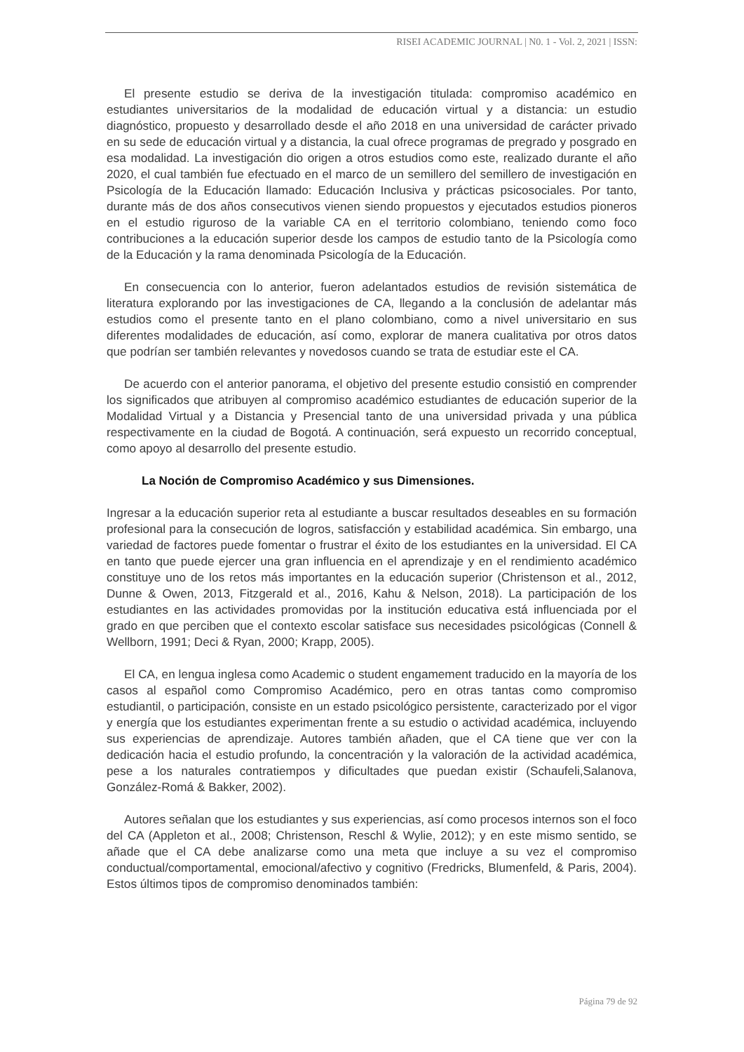RISEI ACADEMIC JOURNAL | N0. 1 - Vol. 2, 2021 | ISSN:
El presente estudio se deriva de la investigación titulada: compromiso académico en estudiantes universitarios de la modalidad de educación virtual y a distancia: un estudio diagnóstico, propuesto y desarrollado desde el año 2018 en una universidad de carácter privado en su sede de educación virtual y a distancia, la cual ofrece programas de pregrado y posgrado en esa modalidad. La investigación dio origen a otros estudios como este, realizado durante el año 2020, el cual también fue efectuado en el marco de un semillero del semillero de investigación en Psicología de la Educación llamado: Educación Inclusiva y prácticas psicosociales. Por tanto, durante más de dos años consecutivos vienen siendo propuestos y ejecutados estudios pioneros en el estudio riguroso de la variable CA en el territorio colombiano, teniendo como foco contribuciones a la educación superior desde los campos de estudio tanto de la Psicología como de la Educación y la rama denominada Psicología de la Educación.
En consecuencia con lo anterior, fueron adelantados estudios de revisión sistemática de literatura explorando por las investigaciones de CA, llegando a la conclusión de adelantar más estudios como el presente tanto en el plano colombiano, como a nivel universitario en sus diferentes modalidades de educación, así como, explorar de manera cualitativa por otros datos que podrían ser también relevantes y novedosos cuando se trata de estudiar este el CA.
De acuerdo con el anterior panorama, el objetivo del presente estudio consistió en comprender los significados que atribuyen al compromiso académico estudiantes de educación superior de la Modalidad Virtual y a Distancia y Presencial tanto de una universidad privada y una pública respectivamente en la ciudad de Bogotá. A continuación, será expuesto un recorrido conceptual, como apoyo al desarrollo del presente estudio.
La Noción de Compromiso Académico y sus Dimensiones.
Ingresar a la educación superior reta al estudiante a buscar resultados deseables en su formación profesional para la consecución de logros, satisfacción y estabilidad académica. Sin embargo, una variedad de factores puede fomentar o frustrar el éxito de los estudiantes en la universidad. El CA en tanto que puede ejercer una gran influencia en el aprendizaje y en el rendimiento académico constituye uno de los retos más importantes en la educación superior (Christenson et al., 2012, Dunne & Owen, 2013, Fitzgerald et al., 2016, Kahu & Nelson, 2018). La participación de los estudiantes en las actividades promovidas por la institución educativa está influenciada por el grado en que perciben que el contexto escolar satisface sus necesidades psicológicas (Connell & Wellborn, 1991; Deci & Ryan, 2000; Krapp, 2005).
El CA, en lengua inglesa como Academic o student engamement traducido en la mayoría de los casos al español como Compromiso Académico, pero en otras tantas como compromiso estudiantil, o participación, consiste en un estado psicológico persistente, caracterizado por el vigor y energía que los estudiantes experimentan frente a su estudio o actividad académica, incluyendo sus experiencias de aprendizaje. Autores también añaden, que el CA tiene que ver con la dedicación hacia el estudio profundo, la concentración y la valoración de la actividad académica, pese a los naturales contratiempos y dificultades que puedan existir (Schaufeli,Salanova, González-Romá & Bakker, 2002).
Autores señalan que los estudiantes y sus experiencias, así como procesos internos son el foco del CA (Appleton et al., 2008; Christenson, Reschl & Wylie, 2012); y en este mismo sentido, se añade que el CA debe analizarse como una meta que incluye a su vez el compromiso conductual/comportamental, emocional/afectivo y cognitivo (Fredricks, Blumenfeld, & Paris, 2004). Estos últimos tipos de compromiso denominados también:
Página 79 de 92